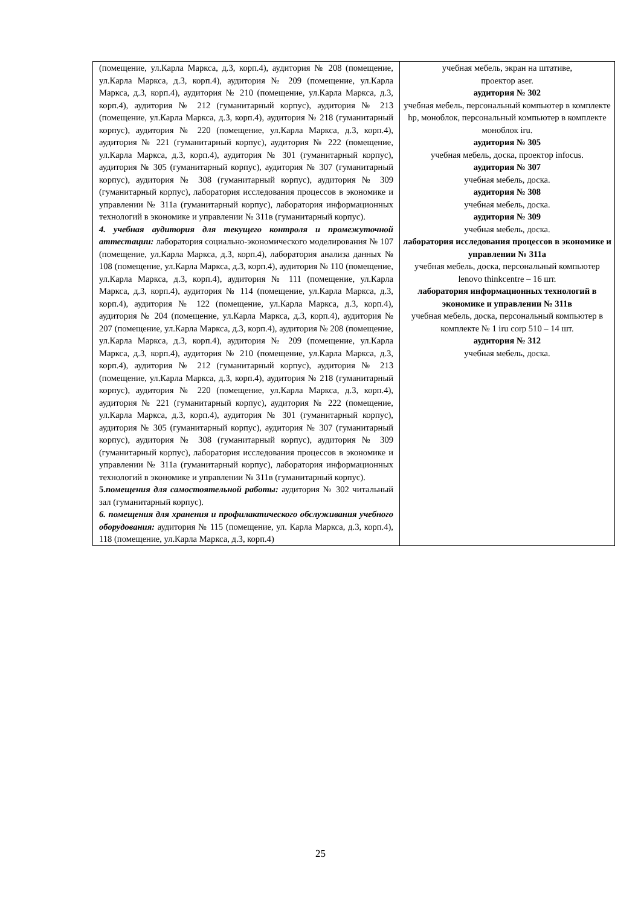| (помещение, ул.Карла Маркса, д.3, корп.4), аудитория № 208 (помещение, ул.Карла Маркса, д.3, корп.4), аудитория № 209 (помещение, ул.Карла Маркса, д.3, корп.4), аудитория № 210 (помещение, ул.Карла Маркса, д.3, корп.4), аудитория № 212 (гуманитарный корпус), аудитория № 213 (помещение, ул.Карла Маркса, д.3, корп.4), аудитория № 218 (гуманитарный корпус), аудитория № 220 (помещение, ул.Карла Маркса, д.3, корп.4), аудитория № 221 (гуманитарный корпус), аудитория № 222 (помещение, ул.Карла Маркса, д.3, корп.4), аудитория № 301 (гуманитарный корпус), аудитория № 305 (гуманитарный корпус), аудитория № 307 (гуманитарный корпус), аудитория № 308 (гуманитарный корпус), аудитория № 309 (гуманитарный корпус), лаборатория исследования процессов в экономике и управлении № 311а (гуманитарный корпус), лаборатория информационных технологий в экономике и управлении № 311в (гуманитарный корпус). 4. учебная аудитория для текущего контроля и промежуточной аттестации: лаборатория социально-экономического моделирования № 107 (помещение, ул.Карла Маркса, д.3, корп.4), лаборатория анализа данных № 108 (помещение, ул.Карла Маркса, д.3, корп.4), аудитория № 110 (помещение, ул.Карла Маркса, д.3, корп.4), аудитория № 111 (помещение, ул.Карла Маркса, д.3, корп.4), аудитория № 114 (помещение, ул.Карла Маркса, д.3, корп.4), аудитория № 122 (помещение, ул.Карла Маркса, д.3, корп.4), аудитория № 204 (помещение, ул.Карла Маркса, д.3, корп.4), аудитория № 207 (помещение, ул.Карла Маркса, д.3, корп.4), аудитория № 208 (помещение, ул.Карла Маркса, д.3, корп.4), аудитория № 209 (помещение, ул.Карла Маркса, д.3, корп.4), аудитория № 210 (помещение, ул.Карла Маркса, д.3, корп.4), аудитория № 212 (гуманитарный корпус), аудитория № 213 (помещение, ул.Карла Маркса, д.3, корп.4), аудитория № 218 (гуманитарный корпус), аудитория № 220 (помещение, ул.Карла Маркса, д.3, корп.4), аудитория № 221 (гуманитарный корпус), аудитория № 222 (помещение, ул.Карла Маркса, д.3, корп.4), аудитория № 301 (гуманитарный корпус), аудитория № 305 (гуманитарный корпус), аудитория № 307 (гуманитарный корпус), аудитория № 308 (гуманитарный корпус), аудитория № 309 (гуманитарный корпус), лаборатория исследования процессов в экономике и управлении № 311а (гуманитарный корпус), лаборатория информационных технологий в экономике и управлении № 311в (гуманитарный корпус). 5. помещения для самостоятельной работы: аудитория № 302 читальный зал (гуманитарный корпус). 6. помещения для хранения и профилактического обслуживания учебного оборудования: аудитория № 115 (помещение, ул. Карла Маркса, д.3, корп.4), 118 (помещение, ул.Карла Маркса, д.3, корп.4) | учебная мебель, экран на штативе, проектор aser. аудитория № 302 учебная мебель, персональный компьютер в комплекте hp, моноблок, персональный компьютер в комплекте моноблок iru. аудитория № 305 учебная мебель, доска, проектор infocus. аудитория № 307 учебная мебель, доска. аудитория № 308 учебная мебель, доска. аудитория № 309 учебная мебель, доска. лаборатория исследования процессов в экономике и управлении № 311а учебная мебель, доска, персональный компьютер lenovo thinkcentre – 16 шт. лаборатория информационных технологий в экономике и управлении № 311в учебная мебель, доска, персональный компьютер в комплекте № 1 iru corp 510 – 14 шт. аудитория № 312 учебная мебель, доска. |
25